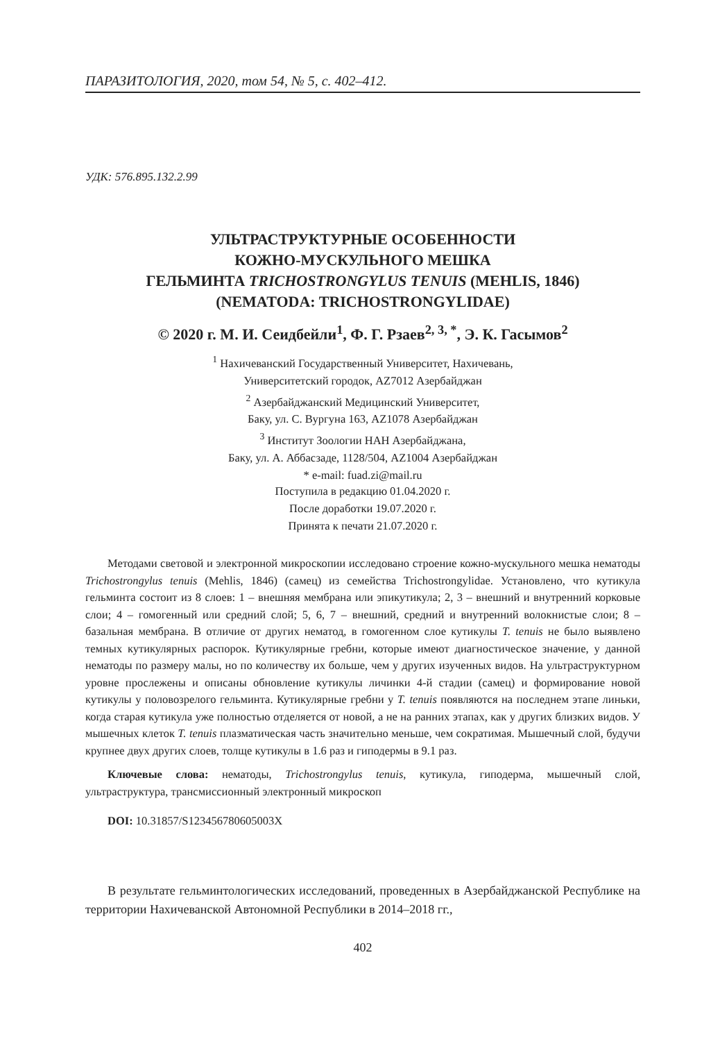ПАРАЗИТОЛОГИЯ, 2020, том 54, № 5, с. 402–412.
УДК: 576.895.132.2.99
УЛЬТРАСТРУКТУРНЫЕ ОСОБЕННОСТИ
КОЖНО-МУСКУЛЬНОГО МЕШКА
ГЕЛЬМИНТА TRICHOSTRONGYLUS TENUIS (MEHLIS, 1846)
(NEMATODA: TRICHOSTRONGYLIDAE)
© 2020 г. М. И. Сеидбейли<sup>1</sup>, Ф. Г. Рзаев<sup>2, 3, *</sup>, Э. К. Гасымов<sup>2</sup>
<sup>1</sup> Нахичеванский Государственный Университет, Нахичевань,
Университетский городок, AZ7012 Азербайджан
<sup>2</sup> Азербайджанский Медицинский Университет,
Баку, ул. С. Вургуна 163, AZ1078 Азербайджан
<sup>3</sup> Институт Зоологии НАН Азербайджана,
Баку, ул. А. Аббасзаде, 1128/504, AZ1004 Азербайджан
* e-mail: fuad.zi@mail.ru
Поступила в редакцию 01.04.2020 г.
После доработки 19.07.2020 г.
Принята к печати 21.07.2020 г.
Методами световой и электронной микроскопии исследовано строение кожно-мускульного мешка нематоды Trichostrongylus tenuis (Mehlis, 1846) (самец) из семейства Trichostrongylidae. Установлено, что кутикула гельминта состоит из 8 слоев: 1 – внешняя мембрана или эпикутикула; 2, 3 – внешний и внутренний корковые слои; 4 – гомогенный или средний слой; 5, 6, 7 – внешний, средний и внутренний волокнистые слои; 8 – базальная мембрана. В отличие от других нематод, в гомогенном слое кутикулы T. tenuis не было выявлено темных кутикулярных распорок. Кутикулярные гребни, которые имеют диагностическое значение, у данной нематоды по размеру малы, но по количеству их больше, чем у других изученных видов. На ультраструктурном уровне прослежены и описаны обновление кутикулы личинки 4-й стадии (самец) и формирование новой кутикулы у половозрелого гельминта. Кутикулярные гребни у T. tenuis появляются на последнем этапе линьки, когда старая кутикула уже полностью отделяется от новой, а не на ранних этапах, как у других близких видов. У мышечных клеток T. tenuis плазматическая часть значительно меньше, чем сократимая. Мышечный слой, будучи крупнее двух других слоев, толще кутикулы в 1.6 раз и гиподермы в 9.1 раз.
Ключевые слова: нематоды, Trichostrongylus tenuis, кутикула, гиподерма, мышечный слой, ультраструктура, трансмиссионный электронный микроскоп
DOI: 10.31857/S123456780605003X
В результате гельминтологических исследований, проведенных в Азербайджанской Республике на территории Нахичеванской Автономной Республики в 2014–2018 гг.,
402